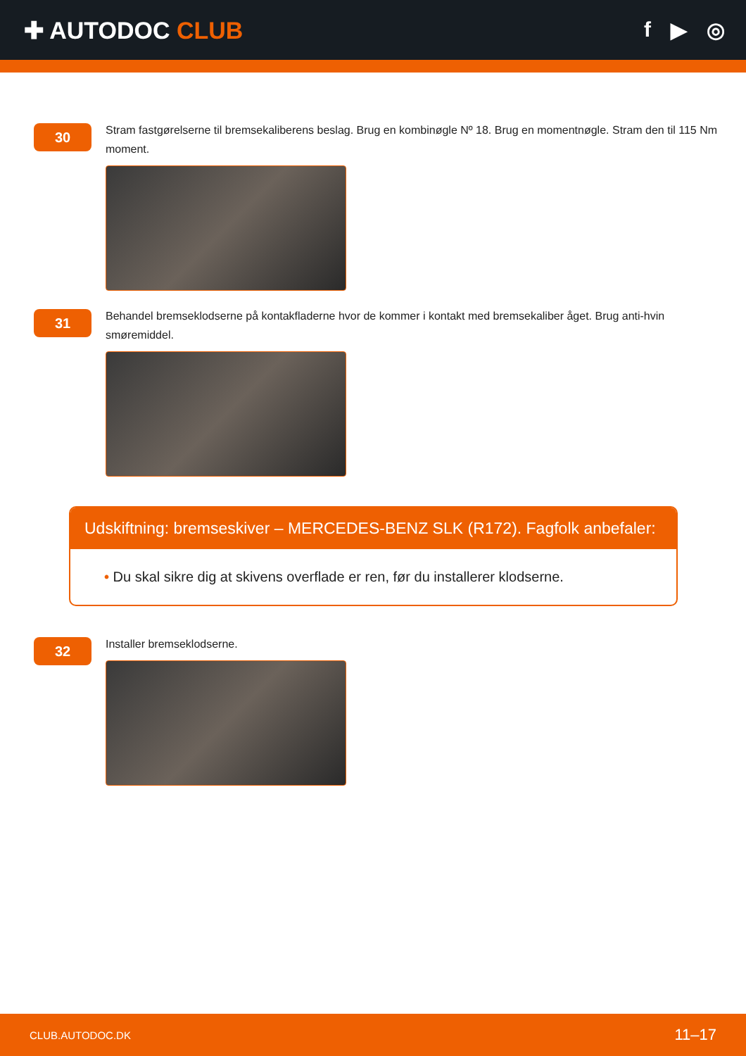✚ AUTODOC CLUB f ▶ ◎
30
Stram fastgørelserne til bremsekaliberens beslag. Brug en kombinøgle Nº 18. Brug en momentnøgle. Stram den til 115 Nm moment.
31
Behandel bremseklodserne på kontakfladerne hvor de kommer i kontakt med bremsekaliber åget. Brug anti-hvin smøremiddel.
Udskiftning: bremseskiver – MERCEDES-BENZ SLK (R172). Fagfolk anbefaler:
• Du skal sikre dig at skivens overflade er ren, før du installerer klodserne.
32
Installer bremseklodserne.
CLUB.AUTODOC.DK 11–17